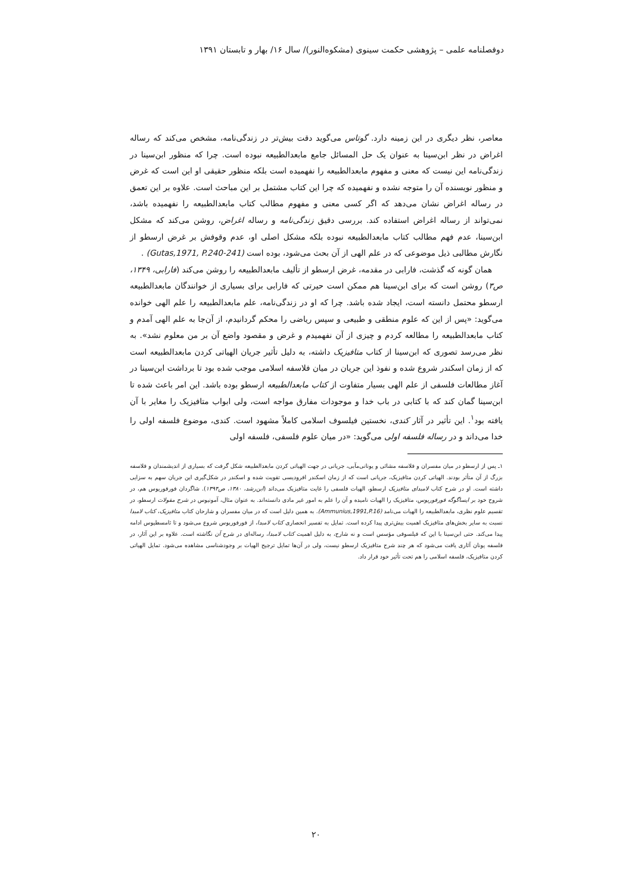دوفصلنامه علمی – پژوهشی حکمت سینوی (مشکوه‌النور)/ سال ۱۶/ بهار و تابستان ۱۳۹۱
معاصر، نظر دیگری در این زمینه دارد. گوتاس می‌گوید دقت بیش‌تر در زندگی‌نامه، مشخص می‌کند که رساله اغراض در نظر ابن‌سینا به عنوان یک حل المسائل جامع مابعدالطبیعه نبوده است. چرا که منظور ابن‌سینا در زندگی‌نامه این نیست که معنی و مفهوم مابعدالطبیعه را نفهمیده است بلکه منظور حقیقی او این است که غرض و منظور نویسنده آن را متوجه نشده و نفهمیده که چرا این کتاب مشتمل بر این مباحث است. علاوه بر این تعمق در رساله اغراض نشان می‌دهد که اگر کسی معنی و مفهوم مطالب کتاب مابعدالطبیعه را نفهمیده باشد، نمی‌تواند از رساله اغراض استفاده کند. بررسی دقیق زندگی‌نامه و رساله اغراض، روشن می‌کند که مشکل ابن‌سینا، عدم فهم مطالب کتاب مابعدالطبیعه نبوده بلکه مشکل اصلی او، عدم وقوفش بر غرض ارسطو از نگارش مطالبی ذیل موضوعی که در علم الهی از آن بحث می‌شود، بوده است (Gutas,1971, P.240-241) .
همان گونه که گذشت، فارابی در مقدمه، غرض ارسطو از تألیف مابعدالطبیعه را روشن می‌کند (فارابی، ۱۳۴۹، ص۳) روشن است که برای ابن‌سینا هم ممکن است حیرتی که فارابی برای بسیاری از خوانندگان مابعدالطبیعه ارسطو محتمل دانسته است، ایجاد شده باشد. چرا که او در زندگی‌نامه، علم مابعدالطبیعه را علم الهی خوانده می‌گوید: «پس از این که علوم منطقی و طبیعی و سپس ریاضی را محکم گردانیدم، از آن‌جا به علم الهی آمدم و کتاب مابعدالطبیعه را مطالعه کردم و چیزی از آن نفهمیدم و غرض و مقصود واضع آن بر من معلوم نشد». به نظر می‌رسد تصوری که ابن‌سینا از کتاب متافیزیک داشته، به دلیل تأثیر جریان الهیاتی کردن مابعدالطبیعه است که از زمان اسکندر شروع شده و نفوذ این جریان در میان فلاسفه اسلامی موجب شده بود تا برداشت ابن‌سینا در آغاز مطالعات فلسفی از علم الهی بسیار متفاوت از کتاب مابعدالطبیعه ارسطو بوده باشد. این امر باعث شده تا ابن‌سینا گمان کند که با کتابی در باب خدا و موجودات مفارق مواجه است، ولی ابواب متافیزیک را مغایر با آن یافته بود<sup>۱</sup>. این تأثیر در آثار کندی، نخستین فیلسوف اسلامی کاملاً مشهود است. کندی، موضوع فلسفه اولی را خدا می‌داند و در رساله فلسفه اولی می‌گوید: «در میان علوم فلسفی، فلسفه اولی
۱ـ پس از ارسطو در میان مفسران و فلاسفه مشائی و یونانی‌مآبی، جریانی در جهت الهیاتی کردن مابعدالطبیعه شکل گرفت که بسیاری از اندیشمندان و فلاسفه بزرگ از آن متأثر بودند. الهیاتی کردن متافیزیک، جریانی است که از زمان اسکندر افرودیسی تقویت شده و اسکندر در شکل‌گیری این جریان سهم به سزایی داشته است. او در شرح کتاب لامبدای متافیزیک ارسطو، الهیات فلسفی را غایت متافیزیک می‌داند (ابن‌رشد، ۱۳۸۰، ص۱۳۹۴). شاگردان فورفوریوس هم، در شروح خود بر ایساگوگه فورفوریوس، متافیزیک را الهیات نامیده و آن را علم به امور غیر مادی دانسته‌اند. به عنوان مثال، آمونیوس در شرح مقولات ارسطو، در تقسیم علوم نظری، مابعدالطبیعه را الهیات می‌نامد (Ammunius,1991,P.16). به همین دلیل است که در میان مفسران و شارحان کتاب متافیزیک، کتاب لامبدا نسبت به سایر بخش‌های متافیزیک اهمیت بیش‌تری پیدا کرده است. تمایل به تفسیر انحصاری کتاب لامبدا، از فورفوریوس شروع می‌شود و تا ثامسطیوس ادامه پیدا می‌کند. حتی ابن‌سینا با این که فیلسوفی مؤسس است و نه شارح، به دلیل اهمیت کتاب لامبدا، رساله‌ای در شرح آن نگاشته است. علاوه بر این آثار، در فلسفه یونان آثاری یافت می‌شود که هر چند شرح متافیزیک ارسطو نیست، ولی در آن‌ها تمایل ترجیح الهیات بر وجودشناسی مشاهده می‌شود. تمایل الهیاتی کردن متافیزیک، فلسفه اسلامی را هم تحت تأثیر خود قرار داد.
۲۰